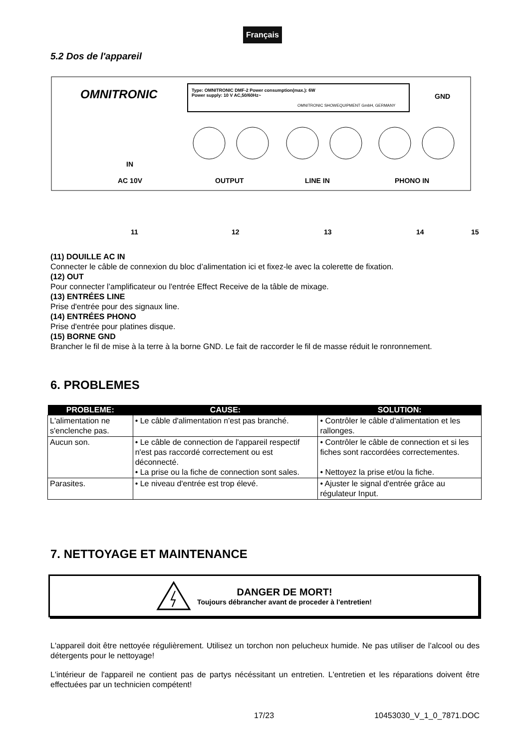Français
5.2 Dos de l'appareil
OMNITRONIC
Type: OMNITRONIC DMF-2 Power consumption(max.): 6W
Power supply: 10 V AC,50/60Hz~
OMNITRONIC SHOWEQUIPMENT GmbH, GERMANY
GND
IN
AC 10V
OUTPUT
LINE IN
PHONO IN
11
12
13
14
15
(11) DOUILLE AC IN
Connecter le câble de connexion du bloc d’alimentation ici et fixez-le avec la colerette de fixation.
(12) OUT
Pour connecter l’amplificateur ou l'entrée Effect Receive de la tâble de mixage.
(13) ENTRÉES LINE
Prise d'entrée pour des signaux line.
(14) ENTRÉES PHONO
Prise d'entrée pour platines disque.
(15) BORNE GND
Brancher le fil de mise à la terre à la borne GND. Le fait de raccorder le fil de masse réduit le ronronnement.
6. PROBLEMES
| PROBLEME: | CAUSE: | SOLUTION: |
| --- | --- | --- |
| L'alimentation ne s'enclenche pas. | • Le câble d'alimentation n'est pas branché. | • Contrôler le câble d'alimentation et les rallonges. |
| Aucun son. | • Le câble de connection de l'appareil respectif n'est pas raccordé correctement ou est déconnecté. • La prise ou la fiche de connection sont sales. | • Contrôler le câble de connection et si les fiches sont raccordées correctementes. • Nettoyez la prise et/ou la fiche. |
| Parasites. | • Le niveau d'entrée est trop élevé. | • Ajuster le signal d'entrée grâce au régulateur Input. |
7. NETTOYAGE ET MAINTENANCE
DANGER DE MORT!
Toujours débrancher avant de proceder à l'entretien!
L'appareil doit être nettoyée régulièrement. Utilisez un torchon non pelucheux humide. Ne pas utiliser de l’alcool ou des détergents pour le nettoyage!
L'intérieur de l'appareil ne contient pas de partys nécéssitant un entretien. L'entretien et les réparations doivent être effectuées par un technicien compétent!
17/23 10453030_V_1_0_7871.DOC